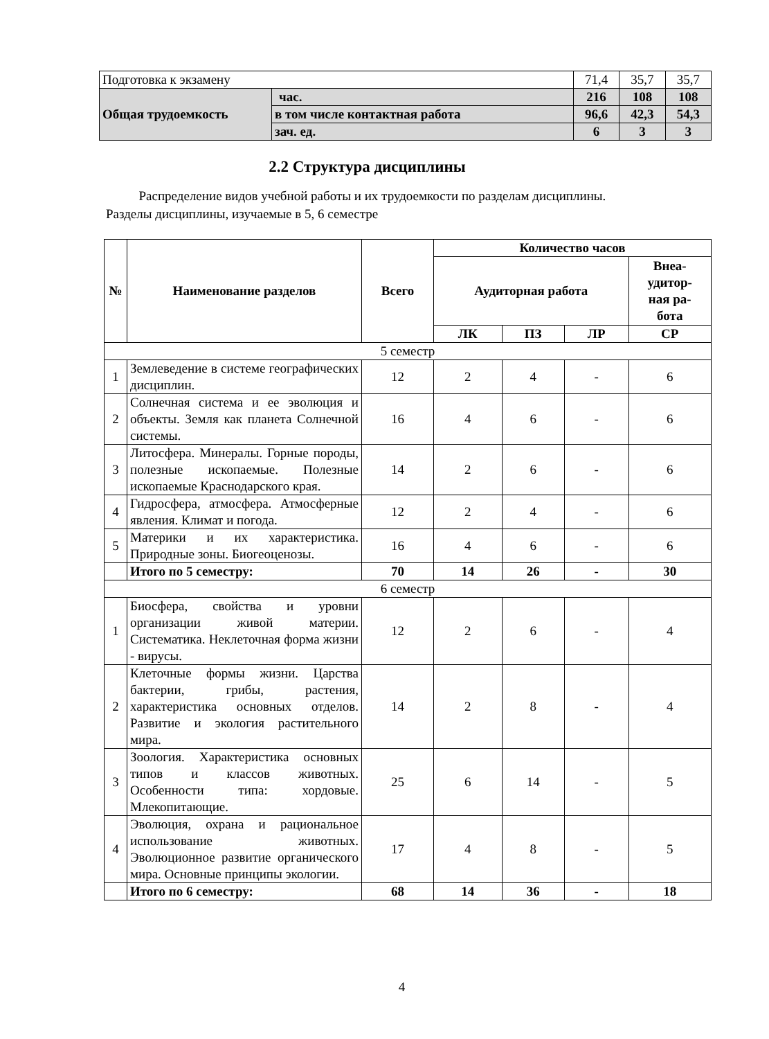| Подготовка к экзамену | | 71,4 | 35,7 | 35,7 |
| Общая трудоемкость | час. | 216 | 108 | 108 |
| | в том числе контактная работа | 96,6 | 42,3 | 54,3 |
| | зач. ед. | 6 | 3 | 3 |
2.2 Структура дисциплины
Распределение видов учебной работы и их трудоемкости по разделам дисциплины.
Разделы дисциплины, изучаемые в 5, 6 семестре
| № | Наименование разделов | Всего | Количество часов | | | |
| --- | --- | --- | --- | --- | --- | --- |
| | | | Аудиторная работа | | | Внеа- удитор- ная ра- бота |
| | | | ЛК | ПЗ | ЛР | СР |
| 5 семестр | | | | | | |
| 1 | Землеведение в системе географических дисциплин. | 12 | 2 | 4 | - | 6 |
| 2 | Солнечная система и ее эволюция и объекты. Земля как планета Солнечной системы. | 16 | 4 | 6 | - | 6 |
| 3 | Литосфера. Минералы. Горные породы, полезные ископаемые. Полезные ископаемые Краснодарского края. | 14 | 2 | 6 | - | 6 |
| 4 | Гидросфера, атмосфера. Атмосферные явления. Климат и погода. | 12 | 2 | 4 | - | 6 |
| 5 | Материки и их характеристика. Природные зоны. Биогеоценозы. | 16 | 4 | 6 | - | 6 |
| | Итого по 5 семестру: | 70 | 14 | 26 | - | 30 |
| 6 семестр | | | | | | |
| 1 | Биосфера, свойства и уровни организации живой материи. Систематика. Неклеточная форма жизни - вирусы. | 12 | 2 | 6 | - | 4 |
| 2 | Клеточные формы жизни. Царства бактерии, грибы, растения, характеристика основных отделов. Развитие и экология растительного мира. | 14 | 2 | 8 | - | 4 |
| 3 | Зоология. Характеристика основных типов и классов животных. Особенности типа: хордовые. Млекопитающие. | 25 | 6 | 14 | - | 5 |
| 4 | Эволюция, охрана и рациональное использование животных. Эволюционное развитие органического мира. Основные принципы экологии. | 17 | 4 | 8 | - | 5 |
| | Итого по 6 семестру: | 68 | 14 | 36 | - | 18 |
4